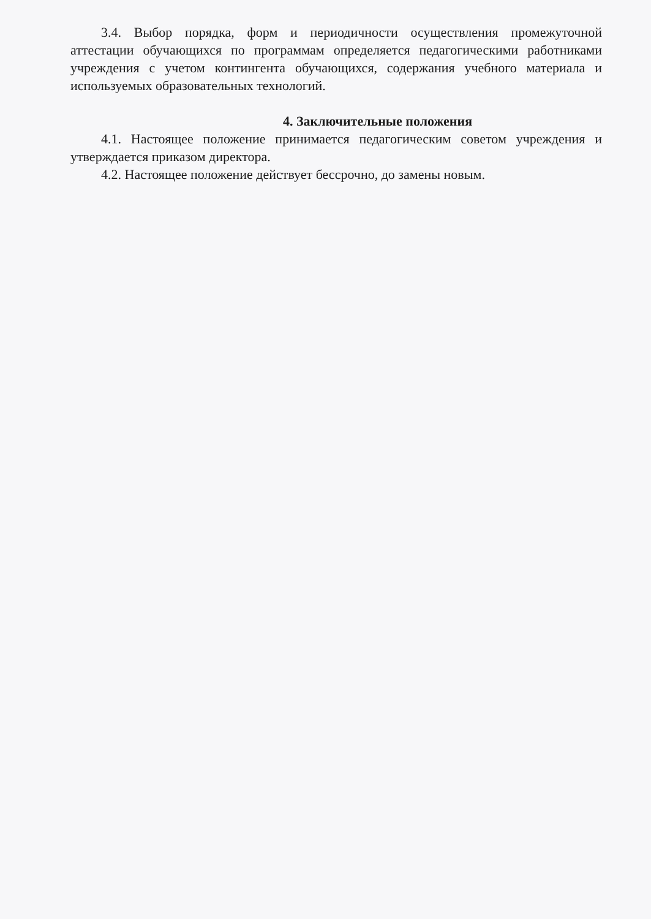3.4. Выбор порядка, форм и периодичности осуществления промежуточной аттестации обучающихся по программам определяется педагогическими работниками учреждения с учетом контингента обучающихся, содержания учебного материала и используемых образовательных технологий.
4. Заключительные положения
4.1. Настоящее положение принимается педагогическим советом учреждения и утверждается приказом директора.
4.2. Настоящее положение действует бессрочно, до замены новым.